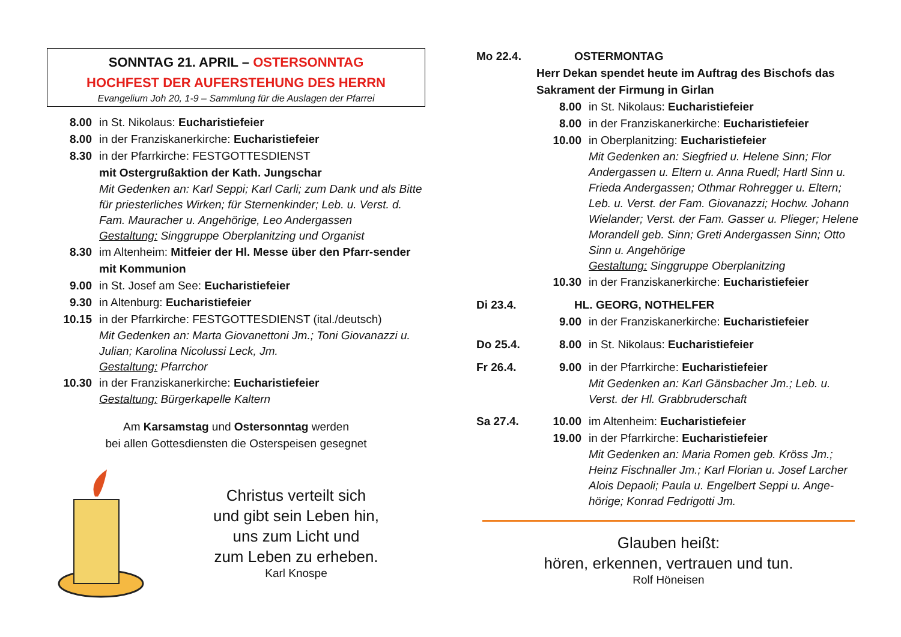SONNTAG 21. APRIL – OSTERSONNTAG
HOCHFEST DER AUFERSTEHUNG DES HERRN
Evangelium Joh 20, 1-9 – Sammlung für die Auslagen der Pfarrei
8.00 in St. Nikolaus: Eucharistiefeier
8.00 in der Franziskanerkirche: Eucharistiefeier
8.30 in der Pfarrkirche: FESTGOTTESDIENST
mit Ostergrußaktion der Kath. Jungschar
Mit Gedenken an: Karl Seppi; Karl Carli; zum Dank und als Bitte für priesterliches Wirken; für Sternenkinder; Leb. u. Verst. d. Fam. Mauracher u. Angehörige, Leo Andergassen
Gestaltung: Singgruppe Oberplanitzing und Organist
8.30 im Altenheim: Mitfeier der Hl. Messe über den Pfarr-sender mit Kommunion
9.00 in St. Josef am See: Eucharistiefeier
9.30 in Altenburg: Eucharistiefeier
10.15 in der Pfarrkirche: FESTGOTTESDIENST (ital./deutsch)
Mit Gedenken an: Marta Giovanettoni Jm.; Toni Giovanazzi u. Julian; Karolina Nicolussi Leck, Jm.
Gestaltung: Pfarrchor
10.30 in der Franziskanerkirche: Eucharistiefeier
Gestaltung: Bürgerkapelle Kaltern
Am Karsamstag und Ostersonntag werden
bei allen Gottesdiensten die Osterspeisen gesegnet
Christus verteilt sich
und gibt sein Leben hin,
uns zum Licht und
zum Leben zu erheben.
Karl Knospe
Mo 22.4. OSTERMONTAG
Herr Dekan spendet heute im Auftrag des Bischofs das Sakrament der Firmung in Girlan
8.00 in St. Nikolaus: Eucharistiefeier
8.00 in der Franziskanerkirche: Eucharistiefeier
10.00 in Oberplanitzing: Eucharistiefeier
Mit Gedenken an: Siegfried u. Helene Sinn; Flor Andergassen u. Eltern u. Anna Ruedl; Hartl Sinn u. Frieda Andergassen; Othmar Rohregger u. Eltern; Leb. u. Verst. der Fam. Giovanazzi; Hochw. Johann Wielander; Verst. der Fam. Gasser u. Plieger; Helene Morandell geb. Sinn; Greti Andergassen Sinn; Otto Sinn u. Angehörige
Gestaltung: Singgruppe Oberplanitzing
10.30 in der Franziskanerkirche: Eucharistiefeier
Di 23.4. HL. GEORG, NOTHELFER
9.00 in der Franziskanerkirche: Eucharistiefeier
Do 25.4. 8.00 in St. Nikolaus: Eucharistiefeier
Fr 26.4. 9.00 in der Pfarrkirche: Eucharistiefeier
Mit Gedenken an: Karl Gänsbacher Jm.; Leb. u. Verst. der Hl. Grabbruderschaft
Sa 27.4. 10.00 im Altenheim: Eucharistiefeier
19.00 in der Pfarrkirche: Eucharistiefeier
Mit Gedenken an: Maria Romen geb. Kröss Jm.; Heinz Fischnaller Jm.; Karl Florian u. Josef Larcher Alois Depaoli; Paula u. Engelbert Seppi u. Ange-hörige; Konrad Fedrigotti Jm.
Glauben heißt:
hören, erkennen, vertrauen und tun.
Rolf Höneisen